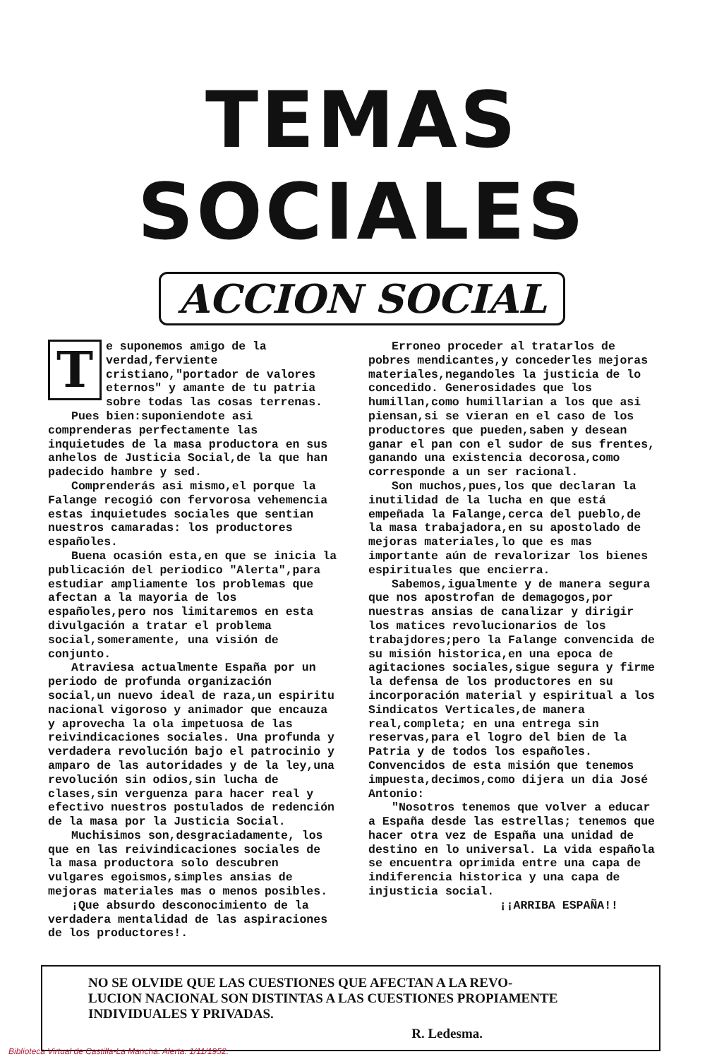TEMAS SOCIALES
ACCION SOCIAL
Te suponemos amigo de la verdad,ferviente cristiano,"portador de valores eternos" y amante de tu patria sobre todas las cosas terrenas.
Pues bien:suponiendote asi comprenderas perfectamente las inquietudes de la masa productora en sus anhelos de Justicia Social,de la que han padecido hambre y sed.
Comprenderás asi mismo,el porque la Falange recogió con fervorosa vehemencia estas inquietudes sociales que sentian nuestros camaradas: los productores españoles.
Buena ocasión esta,en que se inicia la publicación del periodico "Alerta",para estudiar ampliamente los problemas que afectan a la mayoria de los españoles,pero nos limitaremos en esta divulgación a tratar el problema social,someramente, una visión de conjunto.
Atraviesa actualmente España por un periodo de profunda organización social,un nuevo ideal de raza,un espiritu nacional vigoroso y animador que encauza y aprovecha la ola impetuosa de las reivindicaciones sociales. Una profunda y verdadera revolución bajo el patrocinio y amparo de las autoridades y de la ley,una revolución sin odios,sin lucha de clases,sin verguenza para hacer real y efectivo nuestros postulados de redención de la masa por la Justicia Social.
Muchisimos son,desgraciadamente, los que en las reivindicaciones sociales de la masa productora solo descubren vulgares egoismos,simples ansias de mejoras materiales mas o menos posibles.
¡Que absurdo desconocimiento de la verdadera mentalidad de las aspiraciones de los productores!.
Erroneo proceder al tratarlos de pobres mendicantes,y concederles mejoras materiales,negandoles la justicia de lo concedido. Generosidades que los humillan,como humillarian a los que asi piensan,si se vieran en el caso de los productores que pueden,saben y desean ganar el pan con el sudor de sus frentes, ganando una existencia decorosa,como corresponde a un ser racional.
Son muchos,pues,los que declaran la inutilidad de la lucha en que está empeñada la Falange,cerca del pueblo,de la masa trabajadora,en su apostolado de mejoras materiales,lo que es mas importante aún de revalorizar los bienes espirituales que encierra.
Sabemos,igualmente y de manera segura que nos apostrofan de demagogos,por nuestras ansias de canalizar y dirigir los matices revolucionarios de los trabajdores;pero la Falange convencida de su misión historica,en una epoca de agitaciones sociales,sigue segura y firme la defensa de los productores en su incorporación material y espiritual a los Sindicatos Verticales,de manera real,completa; en una entrega sin reservas,para el logro del bien de la Patria y de todos los españoles. Convencidos de esta misión que tenemos impuesta,decimos,como dijera un dia José Antonio:
"Nosotros tenemos que volver a educar a España desde las estrellas; tenemos que hacer otra vez de España una unidad de destino en lo universal. La vida española se encuentra oprimida entre una capa de indiferencia historica y una capa de injusticia social.
¡¡ARRIBA ESPAÑA!!
NO SE OLVIDE QUE LAS CUESTIONES QUE AFECTAN A LA REVO-
LUCION NACIONAL SON DISTINTAS A LAS CUESTIONES PROPIAMENTE
INDIVIDUALES Y PRIVADAS.
R. Ledesma.
Biblioteca Virtual de Castilla-La Mancha. Alerta. 1/11/1952.